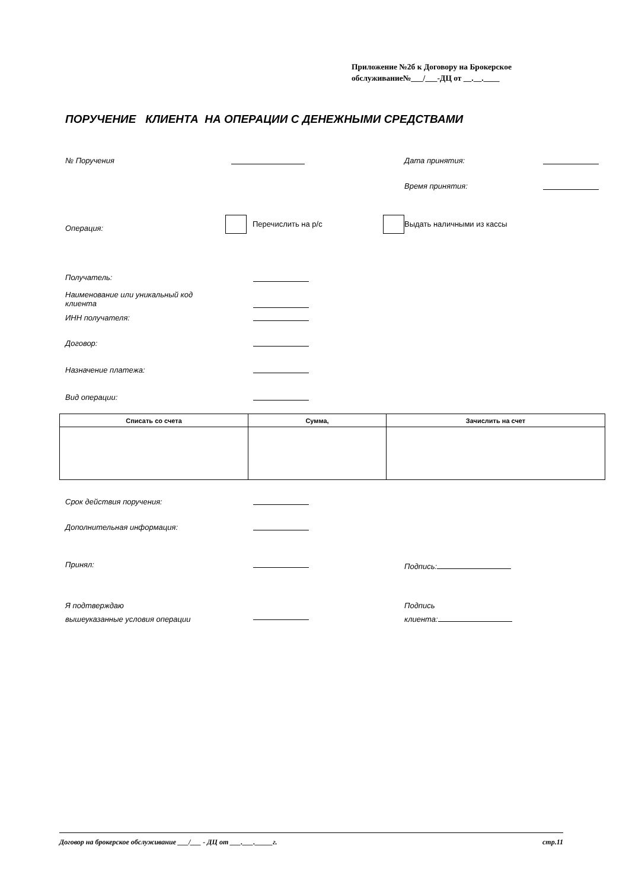Приложение №2б к Договору на Брокерское
обслуживание№___/___-ДЦ от __.__.____
ПОРУЧЕНИЕ КЛИЕНТА НА ОПЕРАЦИИ С ДЕНЕЖНЫМИ СРЕДСТВАМИ
№ Поручения Дата принятия:
Время принятия:
Операция: Перечислить на р/с Выдать наличными из кассы
Получатель:
Наименование или уникальный код
клиента
ИНН получателя:
Договор:
Назначение платежа:
Вид операции:
| Списать со счета | Сумма, | Зачислить на счет |
| --- | --- | --- |
Срок действия поручения:
Дополнительная информация:
Принял: Подпись:
Я подтверждаю
вышеуказанные условия операции
Подпись
клиента:
Договор на брокерское обслуживание ___/___ - ДЦ от ___.___._____г. стр.11